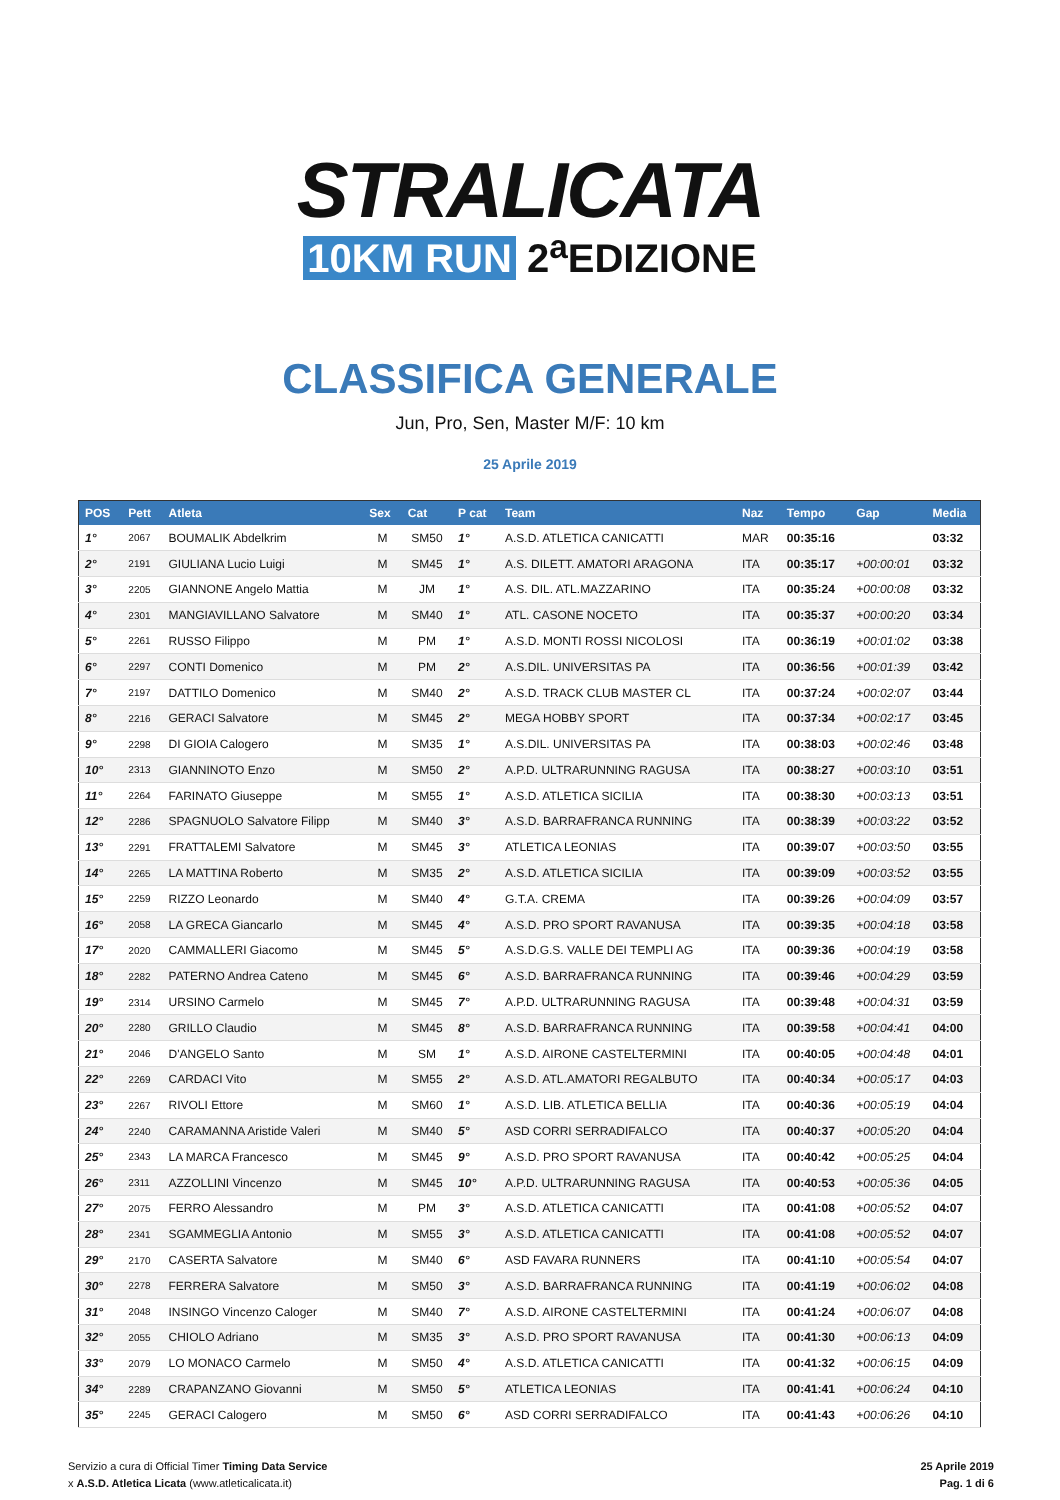STRALICATA
10KM RUN 2<sup>a</sup>EDIZIONE
CLASSIFICA GENERALE
Jun, Pro, Sen, Master M/F: 10 km
25 Aprile 2019
| POS | Pett | Atleta | Sex | Cat | P cat | Team | Naz | Tempo | Gap | Media |
| --- | --- | --- | --- | --- | --- | --- | --- | --- | --- | --- |
| 1° | 2067 | BOUMALIK Abdelkrim | M | SM50 | 1° | A.S.D. ATLETICA CANICATTI | MAR | 00:35:16 | | 03:32 |
| 2° | 2191 | GIULIANA Lucio Luigi | M | SM45 | 1° | A.S. DILETT. AMATORI ARAGONA | ITA | 00:35:17 | +00:00:01 | 03:32 |
| 3° | 2205 | GIANNONE Angelo Mattia | M | JM | 1° | A.S. DIL. ATL.MAZZARINO | ITA | 00:35:24 | +00:00:08 | 03:32 |
| 4° | 2301 | MANGIAVILLANO Salvatore | M | SM40 | 1° | ATL. CASONE NOCETO | ITA | 00:35:37 | +00:00:20 | 03:34 |
| 5° | 2261 | RUSSO Filippo | M | PM | 1° | A.S.D. MONTI ROSSI NICOLOSI | ITA | 00:36:19 | +00:01:02 | 03:38 |
| 6° | 2297 | CONTI Domenico | M | PM | 2° | A.S.DIL. UNIVERSITAS PA | ITA | 00:36:56 | +00:01:39 | 03:42 |
| 7° | 2197 | DATTILO Domenico | M | SM40 | 2° | A.S.D. TRACK CLUB MASTER CL | ITA | 00:37:24 | +00:02:07 | 03:44 |
| 8° | 2216 | GERACI Salvatore | M | SM45 | 2° | MEGA HOBBY SPORT | ITA | 00:37:34 | +00:02:17 | 03:45 |
| 9° | 2298 | DI GIOIA Calogero | M | SM35 | 1° | A.S.DIL. UNIVERSITAS PA | ITA | 00:38:03 | +00:02:46 | 03:48 |
| 10° | 2313 | GIANNINOTO Enzo | M | SM50 | 2° | A.P.D. ULTRARUNNING RAGUSA | ITA | 00:38:27 | +00:03:10 | 03:51 |
| 11° | 2264 | FARINATO Giuseppe | M | SM55 | 1° | A.S.D. ATLETICA SICILIA | ITA | 00:38:30 | +00:03:13 | 03:51 |
| 12° | 2286 | SPAGNUOLO Salvatore Filipp | M | SM40 | 3° | A.S.D. BARRAFRANCA RUNNING | ITA | 00:38:39 | +00:03:22 | 03:52 |
| 13° | 2291 | FRATTALEMI Salvatore | M | SM45 | 3° | ATLETICA LEONIAS | ITA | 00:39:07 | +00:03:50 | 03:55 |
| 14° | 2265 | LA MATTINA Roberto | M | SM35 | 2° | A.S.D. ATLETICA SICILIA | ITA | 00:39:09 | +00:03:52 | 03:55 |
| 15° | 2259 | RIZZO Leonardo | M | SM40 | 4° | G.T.A. CREMA | ITA | 00:39:26 | +00:04:09 | 03:57 |
| 16° | 2058 | LA GRECA Giancarlo | M | SM45 | 4° | A.S.D. PRO SPORT RAVANUSA | ITA | 00:39:35 | +00:04:18 | 03:58 |
| 17° | 2020 | CAMMALLERI Giacomo | M | SM45 | 5° | A.S.D.G.S. VALLE DEI TEMPLI AG | ITA | 00:39:36 | +00:04:19 | 03:58 |
| 18° | 2282 | PATERNO Andrea Cateno | M | SM45 | 6° | A.S.D. BARRAFRANCA RUNNING | ITA | 00:39:46 | +00:04:29 | 03:59 |
| 19° | 2314 | URSINO Carmelo | M | SM45 | 7° | A.P.D. ULTRARUNNING RAGUSA | ITA | 00:39:48 | +00:04:31 | 03:59 |
| 20° | 2280 | GRILLO Claudio | M | SM45 | 8° | A.S.D. BARRAFRANCA RUNNING | ITA | 00:39:58 | +00:04:41 | 04:00 |
| 21° | 2046 | D'ANGELO Santo | M | SM | 1° | A.S.D. AIRONE CASTELTERMINI | ITA | 00:40:05 | +00:04:48 | 04:01 |
| 22° | 2269 | CARDACI Vito | M | SM55 | 2° | A.S.D. ATL.AMATORI REGALBUTO | ITA | 00:40:34 | +00:05:17 | 04:03 |
| 23° | 2267 | RIVOLI Ettore | M | SM60 | 1° | A.S.D. LIB. ATLETICA BELLIA | ITA | 00:40:36 | +00:05:19 | 04:04 |
| 24° | 2240 | CARAMANNA Aristide Valeri | M | SM40 | 5° | ASD CORRI SERRADIFALCO | ITA | 00:40:37 | +00:05:20 | 04:04 |
| 25° | 2343 | LA MARCA Francesco | M | SM45 | 9° | A.S.D. PRO SPORT RAVANUSA | ITA | 00:40:42 | +00:05:25 | 04:04 |
| 26° | 2311 | AZZOLLINI Vincenzo | M | SM45 | 10° | A.P.D. ULTRARUNNING RAGUSA | ITA | 00:40:53 | +00:05:36 | 04:05 |
| 27° | 2075 | FERRO Alessandro | M | PM | 3° | A.S.D. ATLETICA CANICATTI | ITA | 00:41:08 | +00:05:52 | 04:07 |
| 28° | 2341 | SGAMMEGLIA Antonio | M | SM55 | 3° | A.S.D. ATLETICA CANICATTI | ITA | 00:41:08 | +00:05:52 | 04:07 |
| 29° | 2170 | CASERTA Salvatore | M | SM40 | 6° | ASD FAVARA RUNNERS | ITA | 00:41:10 | +00:05:54 | 04:07 |
| 30° | 2278 | FERRERA Salvatore | M | SM50 | 3° | A.S.D. BARRAFRANCA RUNNING | ITA | 00:41:19 | +00:06:02 | 04:08 |
| 31° | 2048 | INSINGO Vincenzo Caloger | M | SM40 | 7° | A.S.D. AIRONE CASTELTERMINI | ITA | 00:41:24 | +00:06:07 | 04:08 |
| 32° | 2055 | CHIOLO Adriano | M | SM35 | 3° | A.S.D. PRO SPORT RAVANUSA | ITA | 00:41:30 | +00:06:13 | 04:09 |
| 33° | 2079 | LO MONACO Carmelo | M | SM50 | 4° | A.S.D. ATLETICA CANICATTI | ITA | 00:41:32 | +00:06:15 | 04:09 |
| 34° | 2289 | CRAPANZANO Giovanni | M | SM50 | 5° | ATLETICA LEONIAS | ITA | 00:41:41 | +00:06:24 | 04:10 |
| 35° | 2245 | GERACI Calogero | M | SM50 | 6° | ASD CORRI SERRADIFALCO | ITA | 00:41:43 | +00:06:26 | 04:10 |
Servizio a cura di Official Timer Timing Data Service
x A.S.D. Atletica Licata (www.atleticalicata.it)
25 Aprile 2019
Pag. 1 di 6